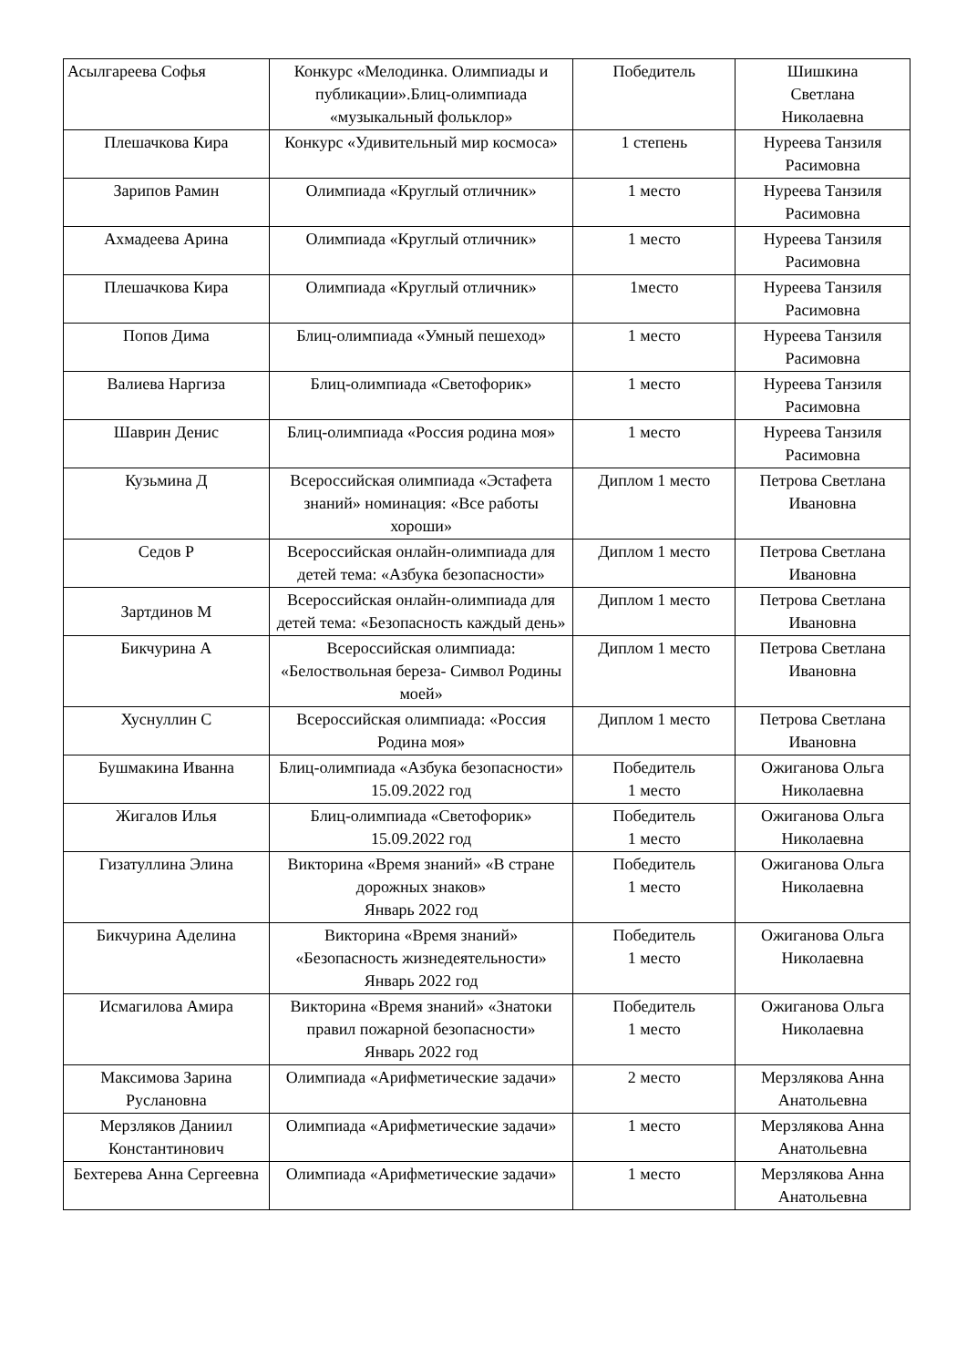| Асылгареева Софья | Конкурс «Мелодинка. Олимпиады и публикации».Блиц-олимпиада «музыкальный фольклор» | Победитель | Шишкина Светлана Николаевна |
| Плешачкова Кира | Конкурс «Удивительный мир космоса» | 1 степень | Нуреева Танзиля Расимовна |
| Зарипов Рамин | Олимпиада «Круглый отличник» | 1 место | Нуреева Танзиля Расимовна |
| Ахмадеева Арина | Олимпиада «Круглый отличник» | 1 место | Нуреева Танзиля Расимовна |
| Плешачкова Кира | Олимпиада «Круглый отличник» | 1место | Нуреева Танзиля Расимовна |
| Попов Дима | Блиц-олимпиада «Умный пешеход» | 1 место | Нуреева Танзиля Расимовна |
| Валиева Наргиза | Блиц-олимпиада «Светофорик» | 1 место | Нуреева Танзиля Расимовна |
| Шаврин Денис | Блиц-олимпиада «Россия родина моя» | 1 место | Нуреева Танзиля Расимовна |
| Кузьмина Д | Всероссийская олимпиада «Эстафета знаний» номинация: «Все работы хороши» | Диплом 1 место | Петрова Светлана Ивановна |
| Седов Р | Всероссийская онлайн-олимпиада для детей тема: «Азбука безопасности» | Диплом 1 место | Петрова Светлана Ивановна |
| Зартдинов М | Всероссийская онлайн-олимпиада для детей тема: «Безопасность каждый день» | Диплом 1 место | Петрова Светлана Ивановна |
| Бикчурина А | Всероссийская олимпиада: «Белоствольная береза- Символ Родины моей» | Диплом 1 место | Петрова Светлана Ивановна |
| Хуснуллин С | Всероссийская олимпиада: «Россия Родина моя» | Диплом 1 место | Петрова Светлана Ивановна |
| Бушмакина Иванна | Блиц-олимпиада «Азбука безопасности» 15.09.2022 год | Победитель 1 место | Ожиганова Ольга Николаевна |
| Жигалов Илья | Блиц-олимпиада «Светофорик» 15.09.2022 год | Победитель 1 место | Ожиганова Ольга Николаевна |
| Гизатуллина Элина | Викторина «Время знаний» «В стране дорожных знаков» Январь 2022 год | Победитель 1 место | Ожиганова Ольга Николаевна |
| Бикчурина Аделина | Викторина «Время знаний» «Безопасность жизнедеятельности» Январь 2022 год | Победитель 1 место | Ожиганова Ольга Николаевна |
| Исмагилова Амира | Викторина «Время знаний» «Знатоки правил пожарной безопасности» Январь 2022 год | Победитель 1 место | Ожиганова Ольга Николаевна |
| Максимова Зарина Руслановна | Олимпиада «Арифметические задачи» | 2 место | Мерзлякова Анна Анатольевна |
| Мерзляков Даниил Константинович | Олимпиада «Арифметические задачи» | 1 место | Мерзлякова Анна Анатольевна |
| Бехтерева Анна Сергеевна | Олимпиада «Арифметические задачи» | 1 место | Мерзлякова Анна Анатольевна |